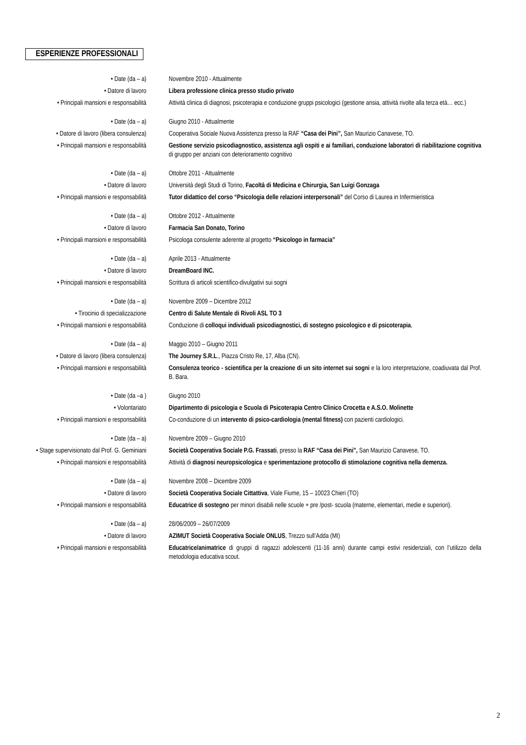ESPERIENZE PROFESSIONALI
• Date (da – a) Novembre 2010 - Attualmente
• Datore di lavoro Libera professione clinica presso studio privato
• Principali mansioni e responsabilità
Attività clinica di diagnosi, psicoterapia e conduzione gruppi psicologici (gestione ansia, attività rivolte alla terza età… ecc.)
• Date (da – a) Giugno 2010 - Attualmente
• Datore di lavoro (libera consulenza)
Cooperativa Sociale Nuova Assistenza presso la RAF “Casa dei Pini”, San Maurizio Canavese, TO.
• Principali mansioni e responsabilità
Gestione servizio psicodiagnostico, assistenza agli ospiti e ai familiari, conduzione laboratori di riabilitazione cognitiva di gruppo per anziani con deterioramento cognitivo
• Date (da – a) Ottobre 2011 - Attualmente
• Datore di lavoro Università degli Studi di Torino, Facoltà di Medicina e Chirurgia, San Luigi Gonzaga
• Principali mansioni e responsabilità
Tutor didattico del corso “Psicologia delle relazioni interpersonali” del Corso di Laurea in Infermieristica
• Date (da – a) Ottobre 2012 - Attualmente
• Datore di lavoro Farmacia San Donato, Torino
• Principali mansioni e responsabilità
Psicologa consulente aderente al progetto “Psicologo in farmacia”
• Date (da – a) Aprile 2013 - Attualmente
• Datore di lavoro DreamBoard INC.
• Principali mansioni e responsabilità
Scrittura di articoli scientifico-divulgativi sui sogni
• Date (da – a) Novembre 2009 – Dicembre 2012
• Tirocinio di specializzazione Centro di Salute Mentale di Rivoli ASL TO 3
• Principali mansioni e responsabilità
Conduzione di colloqui individuali psicodiagnostici, di sostegno psicologico e di psicoterapia,
• Date (da – a) Maggio 2010 – Giugno 2011
• Datore di lavoro (libera consulenza)
The Journey S.R.L., Piazza Cristo Re, 17, Alba (CN).
• Principali mansioni e responsabilità
Consulenza teorico - scientifica per la creazione di un sito internet sui sogni e la loro interpretazione, coadiuvata dal Prof. B. Bara.
• Date (da –a ) Giugno 2010
• Volontariato Dipartimento di psicologia e Scuola di Psicoterapia Centro Clinico Crocetta e A.S.O. Molinette
• Principali mansioni e responsabilità
Co-conduzione di un intervento di psico-cardiologia (mental fitness) con pazienti cardiologici.
• Date (da – a) Novembre 2009 – Giugno 2010
• Stage supervisionato dal Prof. G. Geminiani
Società Cooperativa Sociale P.G. Frassati, presso la RAF “Casa dei Pini”, San Maurizio Canavese, TO.
• Principali mansioni e responsabilità
Attività di diagnosi neuropsicologica e sperimentazione protocollo di stimolazione cognitiva nella demenza.
• Date (da – a) Novembre 2008 – Dicembre 2009
• Datore di lavoro Società Cooperativa Sociale Cittattiva, Viale Fiume, 15 – 10023 Chieri (TO)
• Principali mansioni e responsabilità
Educatrice di sostegno per minori disabili nelle scuole + pre /post- scuola (materne, elementari, medie e superiori).
• Date (da – a) 28/06/2009 – 26/07/2009
• Datore di lavoro AZIMUT Società Cooperativa Sociale ONLUS, Trezzo sull’Adda (MI)
• Principali mansioni e responsabilità
Educatrice/animatrice di gruppi di ragazzi adolescenti (11-16 anni) durante campi estivi residenziali, con l’utilizzo della metodologia educativa scout.
2